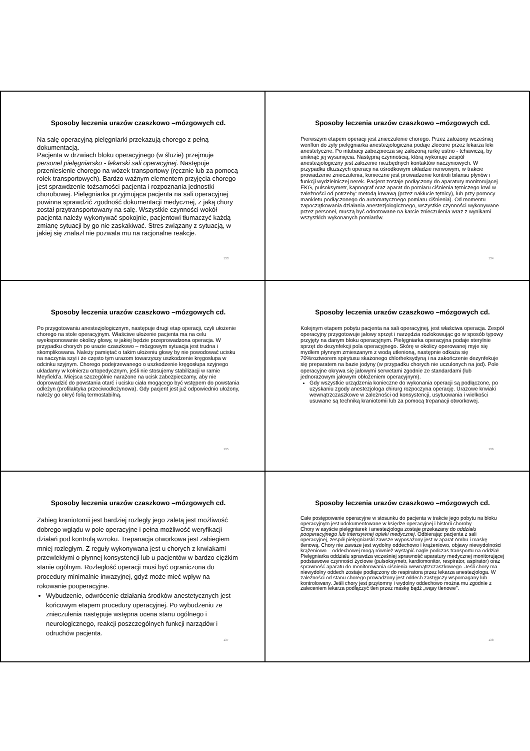Sposoby leczenia urazów czaszkowo –mózgowych cd.
Na salę operacyjną pielęgniarki przekazują chorego z pełną dokumentacją.
Pacjenta w drzwiach bloku operacyjnego (w śluzie) przejmuje personel pielęgniarsko - lekarski sali operacyjnej. Następuje przeniesienie chorego na wózek transportowy (ręcznie lub za pomocą rolek transportowych). Bardzo ważnym elementem przyjęcia chorego jest sprawdzenie tożsamości pacjenta i rozpoznania jednostki chorobowej. Pielęgniarka przyjmująca pacjenta na sali operacyjnej powinna sprawdzić zgodność dokumentacji medycznej, z jaką chory został przytransportowany na salę. Wszystkie czynności wokół pacjenta należy wykonywać spokojnie, pacjentowi tłumaczyć każdą zmianę sytuacji by go nie zaskakiwać. Stres związany z sytuacją, w jakiej się znalazł nie pozwala mu na racjonalne reakcje.
133
Sposoby leczenia urazów czaszkowo –mózgowych cd.
Pierwszym etapem operacji jest znieczulenie chorego. Przez założony wcześniej wenflon do żyły pielęgniarka anestezjologiczna podaje zlecone przez lekarza leki anestetyczne. Po intubacji zabezpiecza się założoną rurkę ustno - tchawiczą, by uniknąć jej wysunięcia. Następną czynnością, którą wykonuje zespół anestezjologiczny jest założenie niezbędnych kontaktów naczyniowych. W przypadku dłuższych operacji na ośrodkowym układzie nerwowym, w trakcie prowadzenie znieczulenia, konieczne jest prowadzenie kontroli bilansu płynów i funkcji wydzielniczej nerek. Pacjent zostaje podłączony do aparatury monitorującej EKG, pulsoksymetr, kapnograf oraz aparat do pomiaru ciśnienia tętniczego krwi w zależności od potrzeby: metodą krwawą (przez nakłucie tętnicy), lub przy pomocy mankietu podłączonego do automatycznego pomiaru ciśnienia). Od momentu zapoczątkowania działania anestezjologicznego, wszystkie czynności wykonywane przez personel, muszą być odnotowane na karcie znieczulenia wraz z wynikami wszystkich wykonanych pomiarów.
134
Sposoby leczenia urazów czaszkowo –mózgowych cd.
Po przygotowaniu anestezjologicznym, następuje drugi etap operacji, czyli ułożenie chorego na stole operacyjnym. Właściwe ułożenie pacjenta ma na celu wyeksponowanie okolicy głowy, w jakiej będzie przeprowadzona operacja. W przypadku chorych po urazie czaszkowo – mózgowym sytuacja jest trudna i skomplikowana. Należy pamiętać o takim ułożeniu głowy by nie powodować ucisku na naczynia szyi i że często tym urazom towarzyszy uszkodzenie kręgosłupa w odcinku szyjnym. Chorego podejrzewanego o uszkodzenie kręgosłupa szyjnego układamy w kołnierzu ortopedycznym, jeśli nie stosujemy stabilizacji w ramie Meyfield’a. Miejsca szczególnie narażone na ucisk zabezpieczamy, aby nie doprowadzić do powstania otarć i ucisku ciała mogącego być wstępem do powstania odleżyn (profilaktyka przeciwodleżynowa). Gdy pacjent jest już odpowiednio ułożony, należy go okryć folią termostabilną.
135
Sposoby leczenia urazów czaszkowo –mózgowych cd.
Kolejnym etapem pobytu pacjenta na sali operacyjnej, jest właściwa operacja. Zespół operacyjny przygotowuje jałowy sprzęt i narzędzia rozlokowując go w sposób typowy przyjęty na danym bloku operacyjnym. Pielęgniarka operacyjna podaje sterylnie sprzęt do dezynfekcji pola operacyjnego. Skórę w okolicy operowanej myje się mydłem płynnym zmieszanym z wodą utlenioną, następnie odkaża się 70%roztworem spirytusu skażonego chlorheksydyną i na zakończenie dezynfekuje się preparatem na bazie jodyny (w przypadku chorych nie uczulonych na jod). Pole operacyjne okrywa się jałowymi serwetami zgodnie ze standardami (lub jednorazowym jałowym obłożeniem operacyjnym).
Gdy wszystkie urządzenia konieczne do wykonania operacji są podłączone, po uzyskaniu zgody anestezjologa chirurg rozpoczyna operację. Urazowe krwiaki wewnątrzczaszkowe w zależności od konsystencji, usytuowania i wielkości usuwane są techniką kraniotomii lub za pomocą trepanacji otworkowej.
136
Sposoby leczenia urazów czaszkowo –mózgowych cd.
Zabieg kraniotomii jest bardziej rozległy jego zaletą jest możliwość dobrego wglądu w pole operacyjne i pełna możliwość weryfikacji działań pod kontrolą wzroku. Trepanacja otworkowa jest zabiegiem mniej rozległym. Z reguły wykonywana jest u chorych z krwiakami przewlekłymi o płynnej konsystencji lub u pacjentów w bardzo ciężkim stanie ogólnym. Rozległość operacji musi być ograniczona do procedury minimalnie inwazyjnej, gdyż może mieć wpływ na rokowanie pooperacyjne.
Wybudzenie, odwrócenie działania środków anestetycznych jest końcowym etapem procedury operacyjnej. Po wybudzeniu ze znieczulenia następuje wstępna ocena stanu ogólnego i neurologicznego, reakcji poszczególnych funkcji narządów i odruchów pacjenta.
137
Sposoby leczenia urazów czaszkowo –mózgowych cd.
Całe postępowanie operacyjne w stosunku do pacjenta w trakcie jego pobytu na bloku operacyjnym jest udokumentowane w księdze operacyjnej i historii choroby.
Chory w asyście pielęgniarek i anestezjologa zostaje przekazany do oddziału pooperacyjnego lub intensywnej opieki medycznej. Odbierając pacjenta z sali operacyjnej, zespół pielęgniarski zawsze wyposażony jest w aparat Ambu i maskę tlenową. Chory nie zawsze jest wydolny oddechowo i krążeniowo, objawy niewydolności krążeniowo – oddechowej mogą również wystąpić nagle podczas transportu na oddział. Pielęgniarka oddziału sprawdza wcześniej sprawność aparatury medycznej monitorującej podstawowe czynności życiowe (pulsoksymetr, kardiomonitor, respirator, aspirator) oraz sprawność aparatu do monitorowania ciśnienia wewnątrzczaszkowego. Jeśli chory ma niewydolny oddech zostaje podłączony do respiratora przez lekarza anestezjologa. W zależności od stanu chorego prowadzony jest oddech zastępczy wspomagany lub kontrolowany. Jeśli chory jest przytomny i wydolny oddechowo można mu zgodnie z zaleceniem lekarza podłączyć tlen przez maskę bądź „wąsy tlenowe”.
138